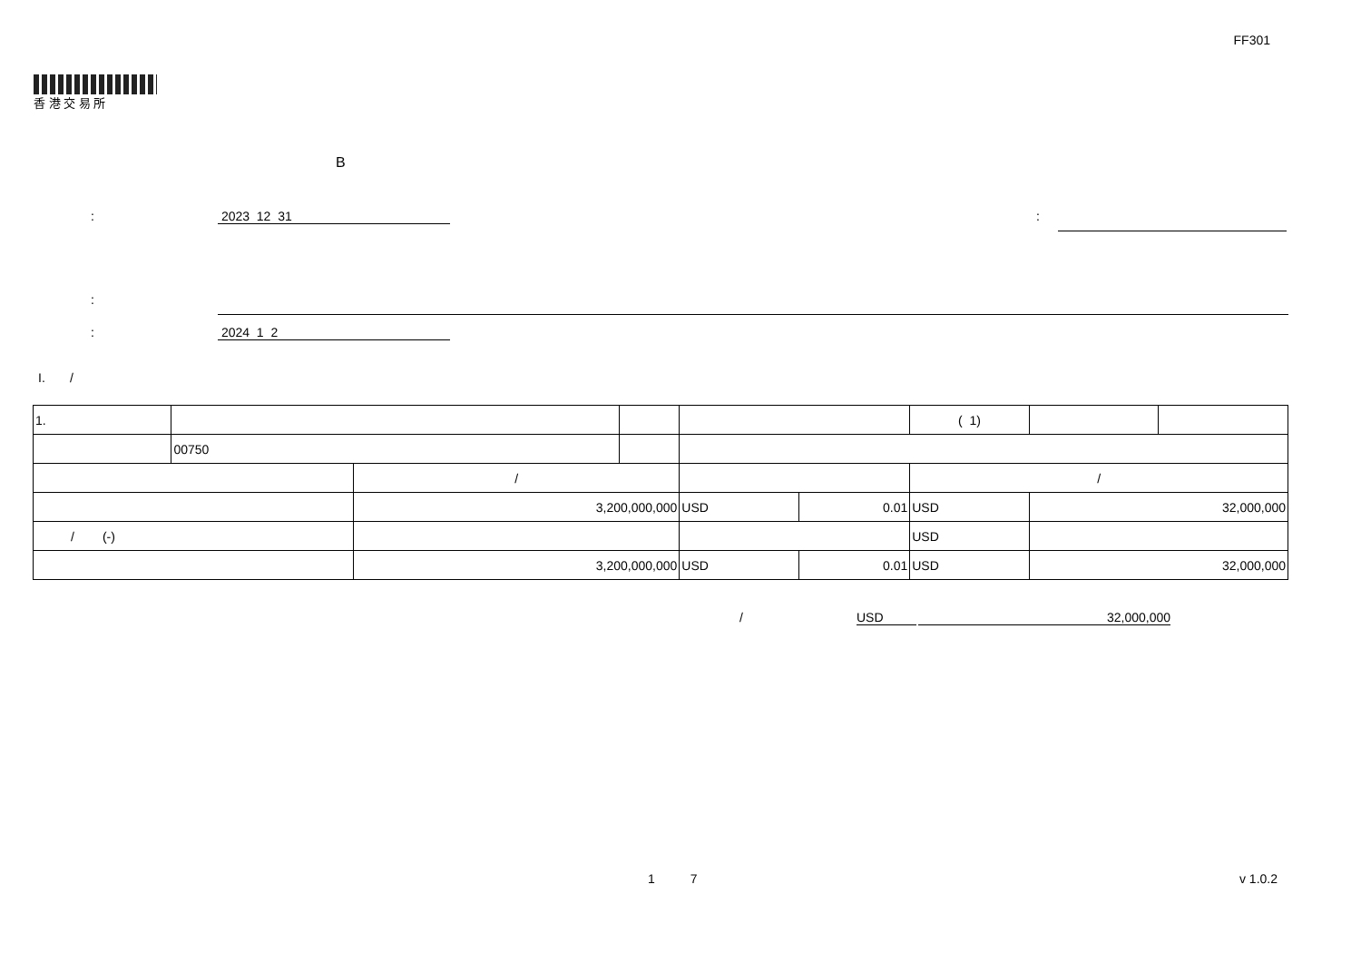FF301
香 港 交 易 所
B
:
2023 12 31
:
:
:
2024 1 2
I. /
| 1. | | | | | | ( 1) | | | |
| | 00750 | | | | | | | | |
| | | / | | | | / | | | |
| | | 3,200,000,000 | | USD | 0.01 | USD | 32,000,000 | | |
| / (-) | | | | | | USD | | | |
| | | 3,200,000,000 | | USD | 0.01 | USD | 32,000,000 | | |
/ USD 32,000,000
1 7 v 1.0.2